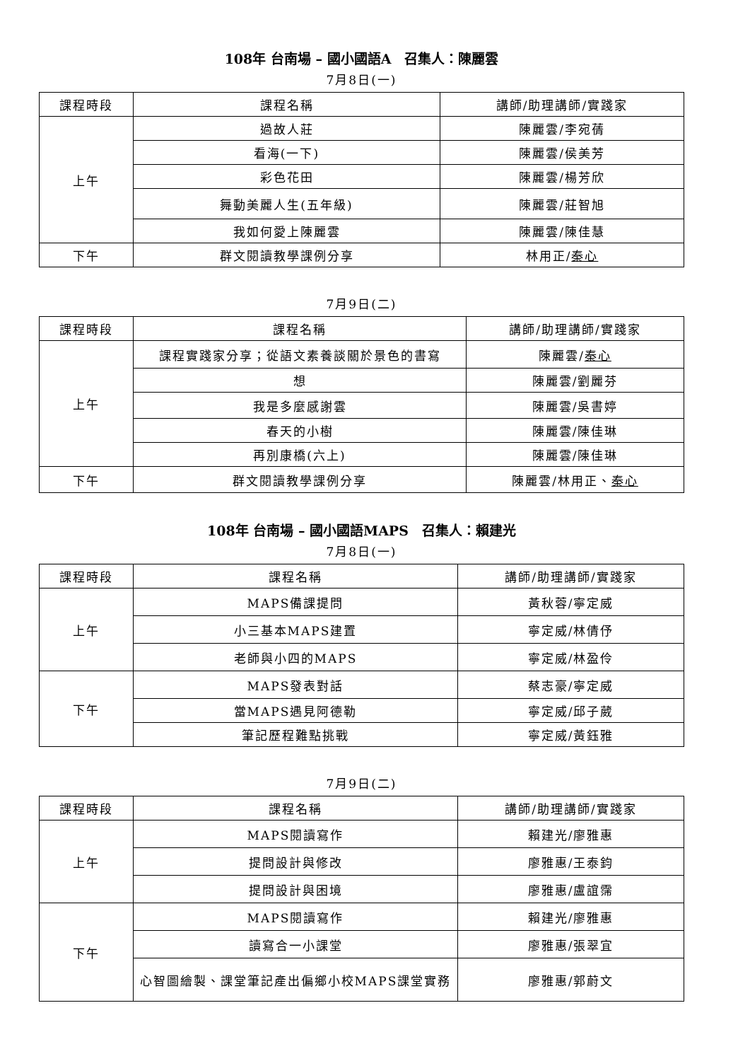108年 台南場 – 國小國語A　召集人：陳麗雲
7月8日(一)
| 課程時段 | 課程名稱 | 講師/助理講師/實踐家 |
| --- | --- | --- |
| 上午 | 過故人莊 | 陳麗雲/李宛蒨 |
| | 看海(一下) | 陳麗雲/侯美芳 |
| | 彩色花田 | 陳麗雲/楊芳欣 |
| | 舞動美麗人生(五年級) | 陳麗雲/莊智旭 |
| | 我如何愛上陳麗雲 | 陳麗雲/陳佳慧 |
| 下午 | 群文閱讀教學課例分享 | 林用正/ 秦心 |
7月9日(二)
| 課程時段 | 課程名稱 | 講師/助理講師/實踐家 |
| --- | --- | --- |
| 上午 | 課程實踐家分享；從語文素養談關於景色的書寫 | 陳麗雲/ 秦心 |
| | 想 | 陳麗雲/劉麗芬 |
| | 我是多麼感謝雲 | 陳麗雲/吳書婷 |
| | 春天的小樹 | 陳麗雲/陳佳琳 |
| | 再別康橋(六上) | 陳麗雲/陳佳琳 |
| 下午 | 群文閱讀教學課例分享 | 陳麗雲/林用正、 秦心 |
108年 台南場 – 國小國語MAPS　召集人：賴建光
7月8日(一)
| 課程時段 | 課程名稱 | 講師/助理講師/實踐家 |
| --- | --- | --- |
| 上午 | MAPS備課提問 | 黃秋蓉/寧定威 |
| | 小三基本MAPS建置 | 寧定威/林倩伃 |
| | 老師與小四的MAPS | 寧定威/林盈伶 |
| 下午 | MAPS發表對話 | 蔡志豪/寧定威 |
| | 當MAPS遇見阿德勒 | 寧定威/邱子葳 |
| | 筆記歷程難點挑戰 | 寧定威/黃鈺雅 |
7月9日(二)
| 課程時段 | 課程名稱 | 講師/助理講師/實踐家 |
| --- | --- | --- |
| 上午 | MAPS閱讀寫作 | 賴建光/廖雅惠 |
| | 提問設計與修改 | 廖雅惠/王泰鈞 |
| | 提問設計與困境 | 廖雅惠/盧誼霈 |
| 下午 | MAPS閱讀寫作 | 賴建光/廖雅惠 |
| | 讀寫合一小課堂 | 廖雅惠/張翠宜 |
| | 心智圖繪製、課堂筆記產出偏鄉小校MAPS課堂實務 | 廖雅惠/郭蔚文 |